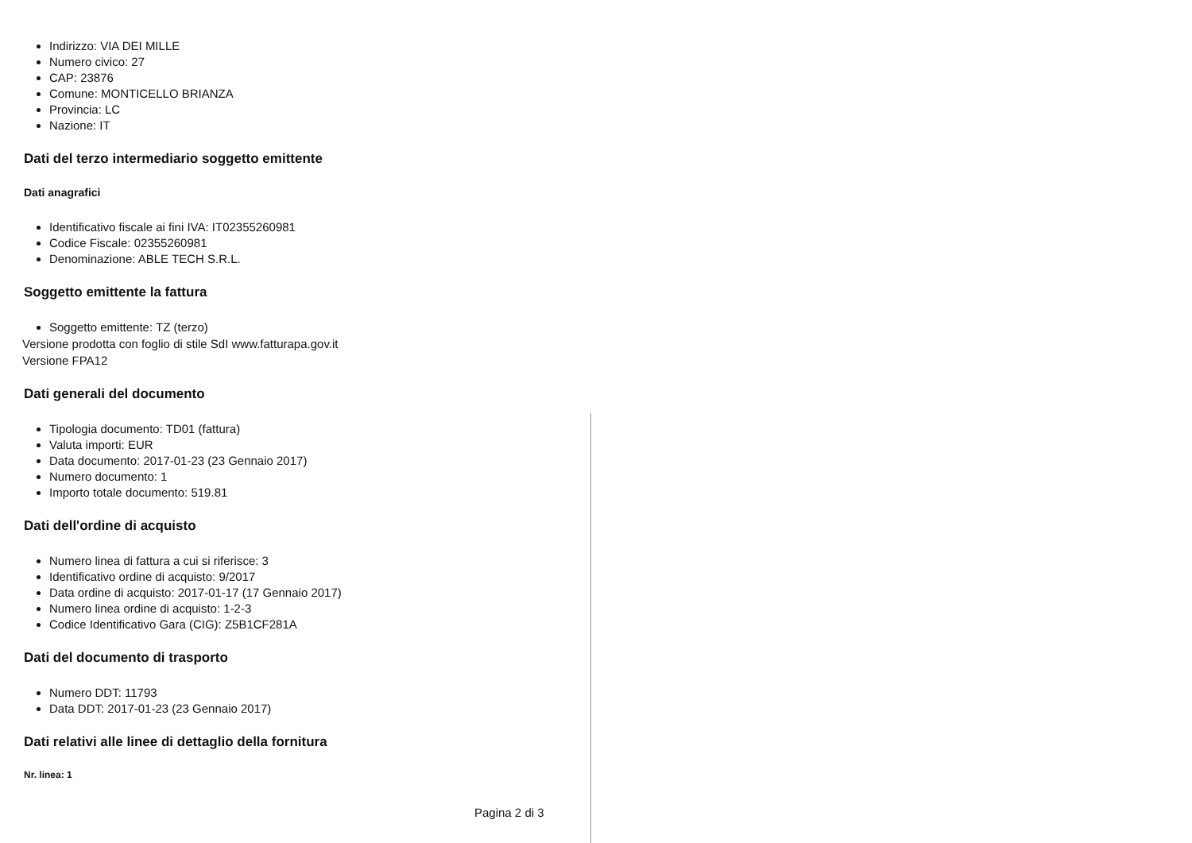Indirizzo: VIA DEI MILLE
Numero civico: 27
CAP: 23876
Comune: MONTICELLO BRIANZA
Provincia: LC
Nazione: IT
Dati del terzo intermediario soggetto emittente
Dati anagrafici
Identificativo fiscale ai fini IVA: IT02355260981
Codice Fiscale: 02355260981
Denominazione: ABLE TECH S.R.L.
Soggetto emittente la fattura
Soggetto emittente: TZ (terzo)
Versione prodotta con foglio di stile SdI www.fatturapa.gov.it
Versione FPA12
Dati generali del documento
Tipologia documento: TD01 (fattura)
Valuta importi: EUR
Data documento: 2017-01-23 (23 Gennaio 2017)
Numero documento: 1
Importo totale documento: 519.81
Dati dell'ordine di acquisto
Numero linea di fattura a cui si riferisce: 3
Identificativo ordine di acquisto: 9/2017
Data ordine di acquisto: 2017-01-17 (17 Gennaio 2017)
Numero linea ordine di acquisto: 1-2-3
Codice Identificativo Gara (CIG): Z5B1CF281A
Dati del documento di trasporto
Numero DDT: 11793
Data DDT: 2017-01-23 (23 Gennaio 2017)
Dati relativi alle linee di dettaglio della fornitura
Nr. linea: 1
Pagina 2 di 3